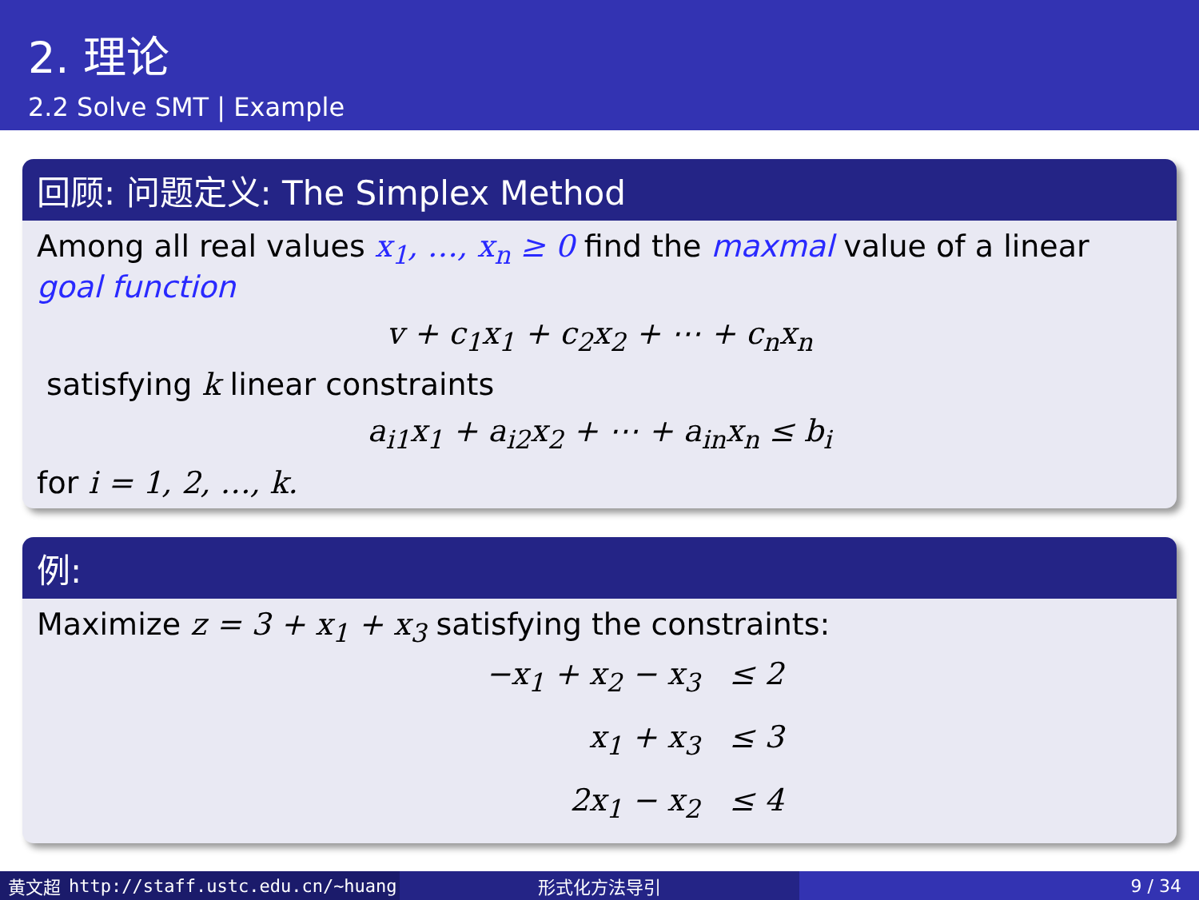2. 理论
2.2 Solve SMT | Example
回顾: 问题定义: The Simplex Method
Among all real values x<sub>1</sub>, …, x<sub>n</sub> ≥ 0 find the maxmal value of a linear goal function
v + c<sub>1</sub>x<sub>1</sub> + c<sub>2</sub>x<sub>2</sub> + ⋯ + c<sub>n</sub>x<sub>n</sub>
satisfying k linear constraints
a<sub>i1</sub>x<sub>1</sub> + a<sub>i2</sub>x<sub>2</sub> + ⋯ + a<sub>in</sub>x<sub>n</sub> ≤ b<sub>i</sub>
for i = 1, 2, …, k.
例:
Maximize z = 3 + x<sub>1</sub> + x<sub>3</sub> satisfying the constraints:
−x<sub>1</sub> + x<sub>2</sub> − x<sub>3</sub> ≤ 2
x<sub>1</sub> + x<sub>3</sub> ≤ 3
2x<sub>1</sub> − x<sub>2</sub> ≤ 4
黄文超 http://staff.ustc.edu.cn/~huang 形式化方法导引 9 / 34